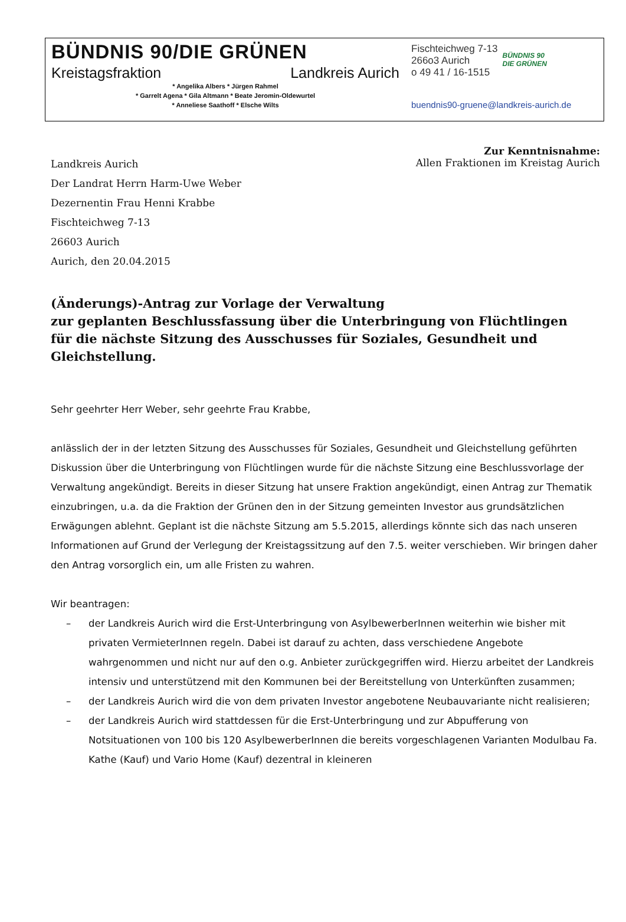BÜNDNIS 90/DIE GRÜNEN
Kreistagsfraktion Landkreis Aurich
* Angelika Albers * Jürgen Rahmel
* Garrelt Agena * Gila Altmann * Beate Jeromin-Oldewurtel
* Anneliese Saathoff * Elsche Wilts
Fischteichweg 7-13
266o3 Aurich
o 49 41 / 16-1515
BÜNDNIS 90
DIE GRÜNEN
buendnis90-gruene@landkreis-aurich.de
Landkreis Aurich
Der Landrat Herrn Harm-Uwe Weber
Dezernentin Frau Henni Krabbe
Fischteichweg 7-13
26603 Aurich
Aurich, den 20.04.2015
Zur Kenntnisnahme:
Allen Fraktionen im Kreistag Aurich
(Änderungs)-Antrag zur Vorlage der Verwaltung
zur geplanten Beschlussfassung über die Unterbringung von Flüchtlingen für die nächste Sitzung des Ausschusses für Soziales, Gesundheit und Gleichstellung.
Sehr geehrter Herr Weber, sehr geehrte Frau Krabbe,
anlässlich der in der letzten Sitzung des Ausschusses für Soziales, Gesundheit und Gleichstellung geführten Diskussion über die Unterbringung von Flüchtlingen wurde für die nächste Sitzung eine Beschlussvorlage der Verwaltung angekündigt. Bereits in dieser Sitzung hat unsere Fraktion angekündigt, einen Antrag zur Thematik einzubringen, u.a. da die Fraktion der Grünen den in der Sitzung gemeinten Investor aus grundsätzlichen Erwägungen ablehnt. Geplant ist die nächste Sitzung am 5.5.2015, allerdings könnte sich das nach unseren Informationen auf Grund der Verlegung der Kreistagssitzung auf den 7.5. weiter verschieben. Wir bringen daher den Antrag vorsorglich ein, um alle Fristen zu wahren.
Wir beantragen:
– der Landkreis Aurich wird die Erst-Unterbringung von AsylbewerberInnen weiterhin wie bisher mit privaten VermieterInnen regeln. Dabei ist darauf zu achten, dass verschiedene Angebote wahrgenommen und nicht nur auf den o.g. Anbieter zurückgegriffen wird. Hierzu arbeitet der Landkreis intensiv und unterstützend mit den Kommunen bei der Bereitstellung von Unterkünften zusammen;
– der Landkreis Aurich wird die von dem privaten Investor angebotene Neubauvariante nicht realisieren;
– der Landkreis Aurich wird stattdessen für die Erst-Unterbringung und zur Abpufferung von Notsituationen von 100 bis 120 AsylbewerberInnen die bereits vorgeschlagenen Varianten Modulbau Fa. Kathe (Kauf) und Vario Home (Kauf) dezentral in kleineren